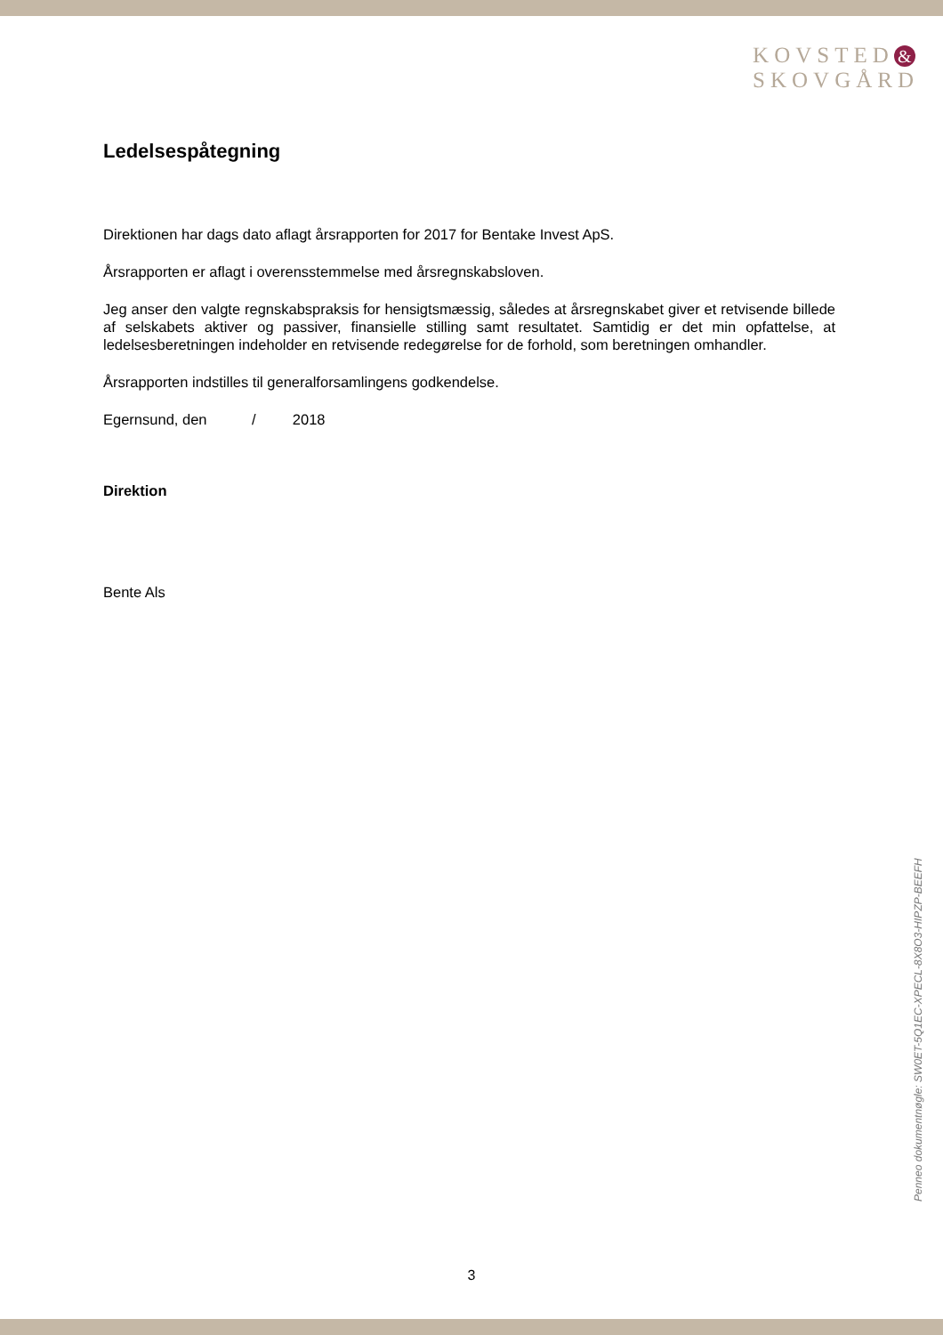KOVSTED &
SKOVGÅRD
Ledelsespåtegning
Direktionen har dags dato aflagt årsrapporten for 2017 for Bentake Invest ApS.
Årsrapporten er aflagt i overensstemmelse med årsregnskabsloven.
Jeg anser den valgte regnskabspraksis for hensigtsmæssig, således at årsregnskabet giver et retvisende billede af selskabets aktiver og passiver, finansielle stilling samt resultatet. Samtidig er det min opfattelse, at ledelsesberetningen indeholder en retvisende redegørelse for de forhold, som beretningen omhandler.
Årsrapporten indstilles til generalforsamlingens godkendelse.
Egernsund, den / 2018
Direktion
Bente Als
Penneo dokumentnøgle: SW0ET-5Q1EC-XPECL-8X8O3-HIPZP-BEEFH
3